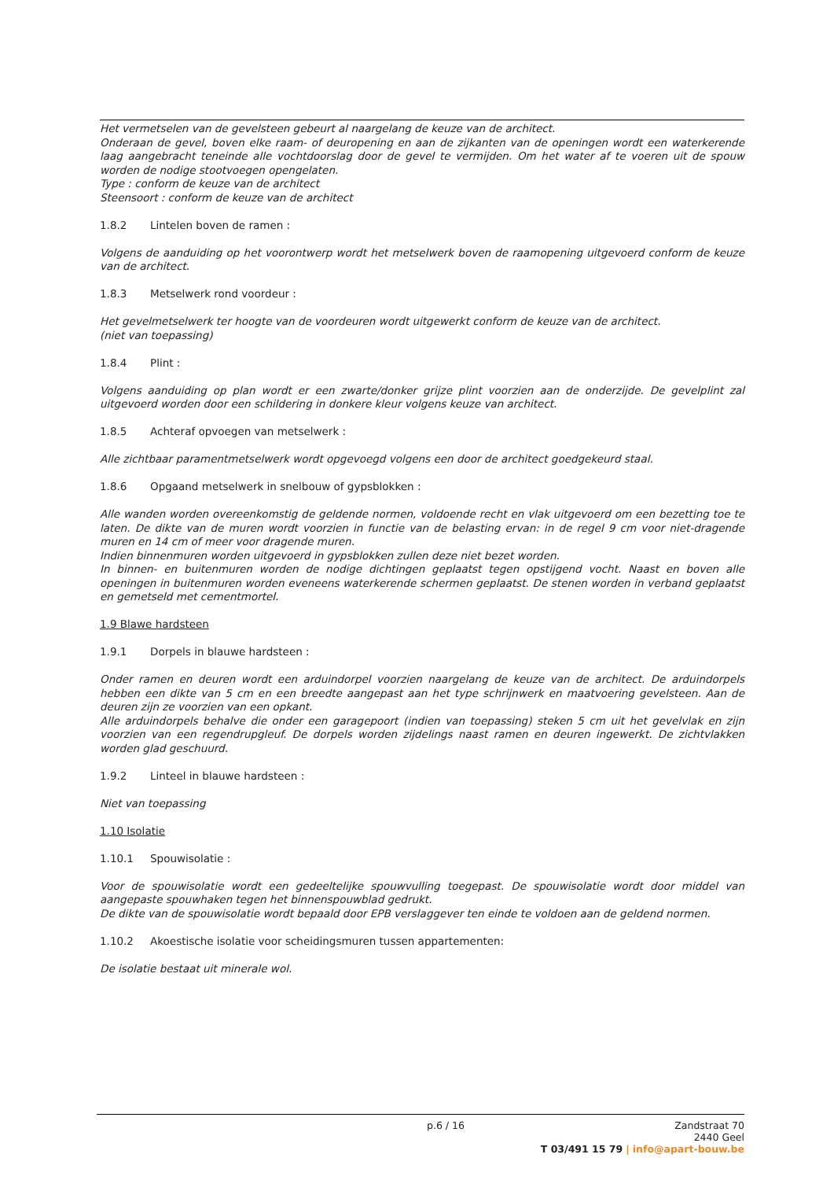Het vermetselen van de gevelsteen gebeurt al naargelang de keuze van de architect.
Onderaan de gevel, boven elke raam- of deuropening en aan de zijkanten van de openingen wordt een waterkerende laag aangebracht teneinde alle vochtdoorslag door de gevel te vermijden. Om het water af te voeren uit de spouw worden de nodige stootvoegen opengelaten.
Type : conform de keuze van de architect
Steensoort : conform de keuze van de architect
1.8.2 Lintelen boven de ramen :
Volgens de aanduiding op het voorontwerp wordt het metselwerk boven de raamopening uitgevoerd conform de keuze van de architect.
1.8.3 Metselwerk rond voordeur :
Het gevelmetselwerk ter hoogte van de voordeuren wordt uitgewerkt conform de keuze van de architect.
(niet van toepassing)
1.8.4 Plint :
Volgens aanduiding op plan wordt er een zwarte/donker grijze plint voorzien aan de onderzijde. De gevelplint zal uitgevoerd worden door een schildering in donkere kleur volgens keuze van architect.
1.8.5 Achteraf opvoegen van metselwerk :
Alle zichtbaar paramentmetselwerk wordt opgevoegd volgens een door de architect goedgekeurd staal.
1.8.6 Opgaand metselwerk in snelbouw of gypsblokken :
Alle wanden worden overeenkomstig de geldende normen, voldoende recht en vlak uitgevoerd om een bezetting toe te laten. De dikte van de muren wordt voorzien in functie van de belasting ervan: in de regel 9 cm voor niet-dragende muren en 14 cm of meer voor dragende muren.
Indien binnenmuren worden uitgevoerd in gypsblokken zullen deze niet bezet worden.
In binnen- en buitenmuren worden de nodige dichtingen geplaatst tegen opstijgend vocht. Naast en boven alle openingen in buitenmuren worden eveneens waterkerende schermen geplaatst. De stenen worden in verband geplaatst en gemetseld met cementmortel.
1.9 Blawe hardsteen
1.9.1 Dorpels in blauwe hardsteen :
Onder ramen en deuren wordt een arduindorpel voorzien naargelang de keuze van de architect. De arduindorpels hebben een dikte van 5 cm en een breedte aangepast aan het type schrijnwerk en maatvoering gevelsteen. Aan de deuren zijn ze voorzien van een opkant.
Alle arduindorpels behalve die onder een garagepoort (indien van toepassing) steken 5 cm uit het gevelvlak en zijn voorzien van een regendrupgleuf. De dorpels worden zijdelings naast ramen en deuren ingewerkt. De zichtvlakken worden glad geschuurd.
1.9.2 Linteel in blauwe hardsteen :
Niet van toepassing
1.10 Isolatie
1.10.1 Spouwisolatie :
Voor de spouwisolatie wordt een gedeeltelijke spouwvulling toegepast. De spouwisolatie wordt door middel van aangepaste spouwhaken tegen het binnenspouwblad gedrukt.
De dikte van de spouwisolatie wordt bepaald door EPB verslaggever ten einde te voldoen aan de geldend normen.
1.10.2 Akoestische isolatie voor scheidingsmuren tussen appartementen:
De isolatie bestaat uit minerale wol.
p.6 / 16
Zandstraat 70
2440 Geel
T 03/491 15 79 | info@apart-bouw.be